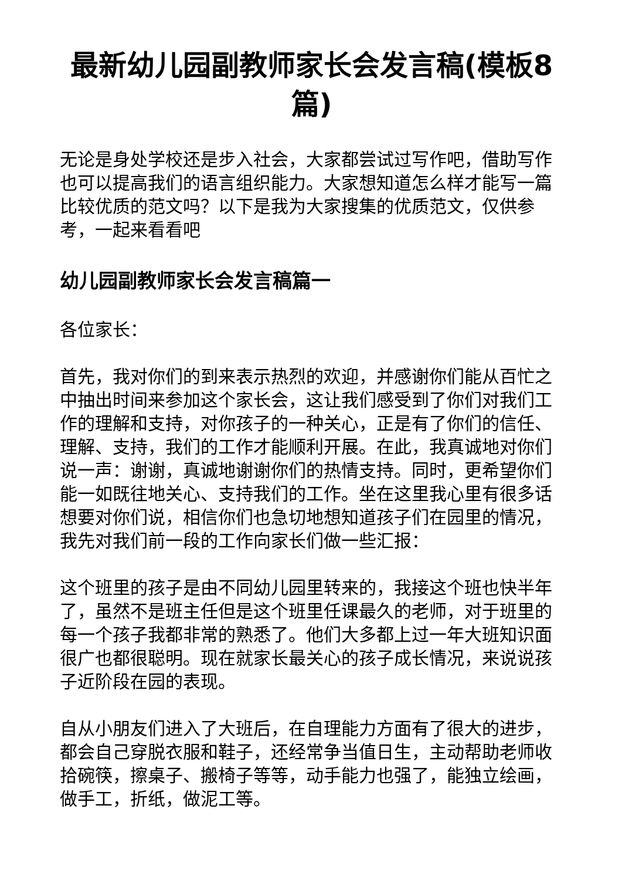最新幼儿园副教师家长会发言稿(模板8篇)
无论是身处学校还是步入社会，大家都尝试过写作吧，借助写作也可以提高我们的语言组织能力。大家想知道怎么样才能写一篇比较优质的范文吗？以下是我为大家搜集的优质范文，仅供参考，一起来看看吧
幼儿园副教师家长会发言稿篇一
各位家长：
首先，我对你们的到来表示热烈的欢迎，并感谢你们能从百忙之中抽出时间来参加这个家长会，这让我们感受到了你们对我们工作的理解和支持，对你孩子的一种关心，正是有了你们的信任、理解、支持，我们的工作才能顺利开展。在此，我真诚地对你们说一声：谢谢，真诚地谢谢你们的热情支持。同时，更希望你们能一如既往地关心、支持我们的工作。坐在这里我心里有很多话想要对你们说，相信你们也急切地想知道孩子们在园里的情况，我先对我们前一段的工作向家长们做一些汇报：
这个班里的孩子是由不同幼儿园里转来的，我接这个班也快半年了，虽然不是班主任但是这个班里任课最久的老师，对于班里的每一个孩子我都非常的熟悉了。他们大多都上过一年大班知识面很广也都很聪明。现在就家长最关心的孩子成长情况，来说说孩子近阶段在园的表现。
自从小朋友们进入了大班后，在自理能力方面有了很大的进步，都会自己穿脱衣服和鞋子，还经常争当值日生，主动帮助老师收拾碗筷，擦桌子、搬椅子等等，动手能力也强了，能独立绘画，做手工，折纸，做泥工等。